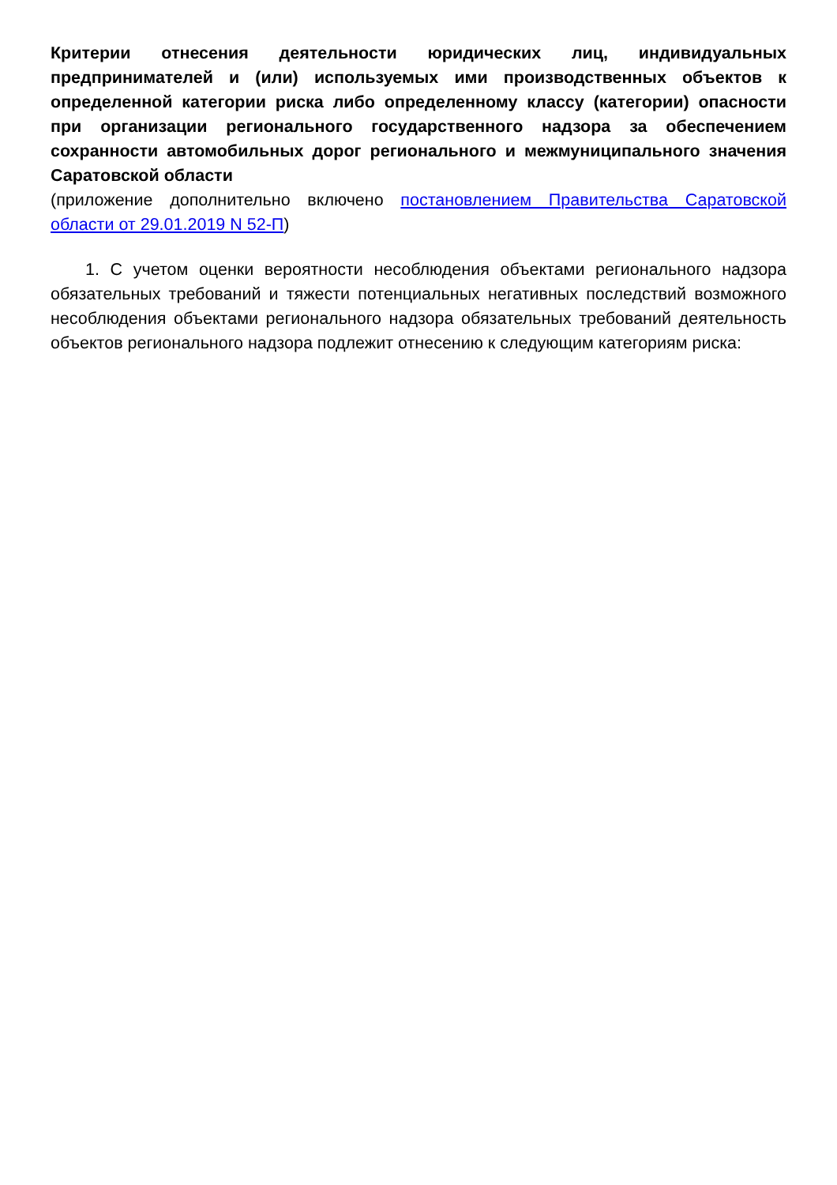Критерии отнесения деятельности юридических лиц, индивидуальных предпринимателей и (или) используемых ими производственных объектов к определенной категории риска либо определенному классу (категории) опасности при организации регионального государственного надзора за обеспечением сохранности автомобильных дорог регионального и межмуниципального значения Саратовской области
(приложение дополнительно включено постановлением Правительства Саратовской области от 29.01.2019 N 52-П)
1. С учетом оценки вероятности несоблюдения объектами регионального надзора обязательных требований и тяжести потенциальных негативных последствий возможного несоблюдения объектами регионального надзора обязательных требований деятельность объектов регионального надзора подлежит отнесению к следующим категориям риска: